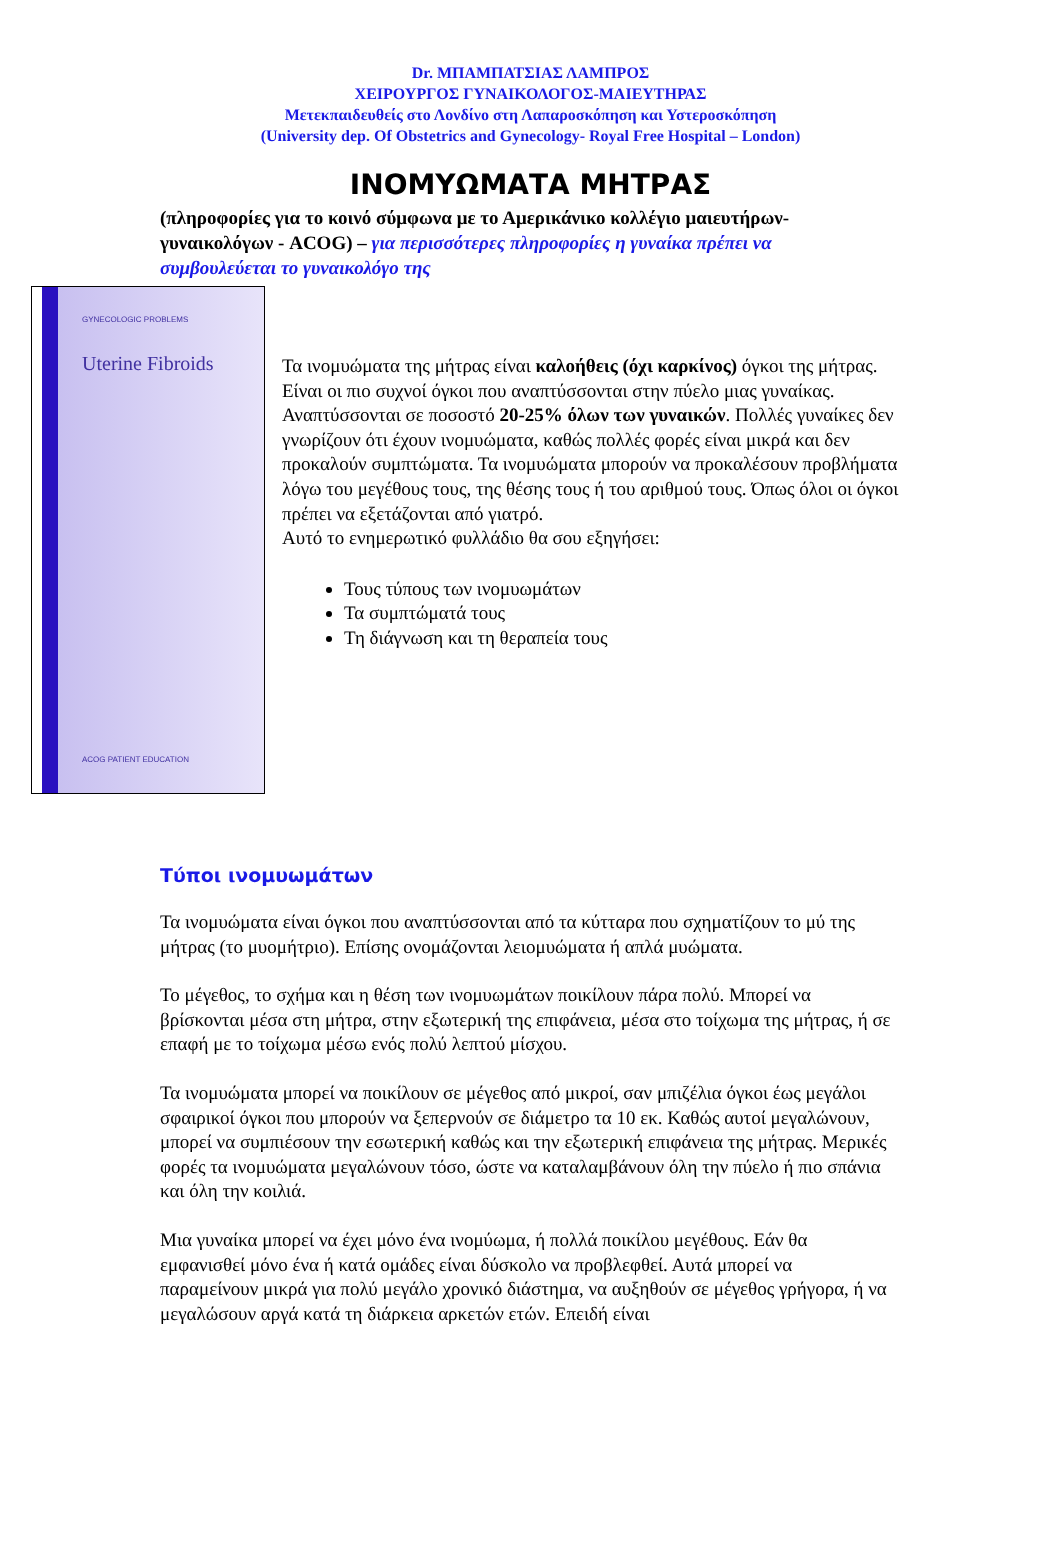Dr. ΜΠΑΜΠΑΤΣΙΑΣ ΛΑΜΠΡΟΣ
ΧΕΙΡΟΥΡΓΟΣ ΓΥΝΑΙΚΟΛΟΓΟΣ-ΜΑΙΕΥΤΗΡΑΣ
Μετεκπαιδευθείς στο Λονδίνο στη Λαπαροσκόπηση και Υστεροσκόπηση
(University dep. Of Obstetrics and Gynecology- Royal Free Hospital – London)
ΙΝΟΜΥΩΜΑΤΑ ΜΗΤΡΑΣ
(πληροφορίες για το κοινό σύμφωνα με το Αμερικάνικο κολλέγιο μαιευτήρων-γυναικολόγων - ACOG) – για περισσότερες πληροφορίες η γυναίκα πρέπει να συμβουλεύεται το γυναικολόγο της
GYNECOLOGIC PROBLEMS
Uterine Fibroids
ACOG PATIENT EDUCATION
Τα ινομυώματα της μήτρας είναι καλοήθεις (όχι καρκίνος) όγκοι της μήτρας. Είναι οι πιο συχνοί όγκοι που αναπτύσσονται στην πύελο μιας γυναίκας. Αναπτύσσονται σε ποσοστό 20-25% όλων των γυναικών. Πολλές γυναίκες δεν γνωρίζουν ότι έχουν ινομυώματα, καθώς πολλές φορές είναι μικρά και δεν προκαλούν συμπτώματα. Τα ινομυώματα μπορούν να προκαλέσουν προβλήματα λόγω του μεγέθους τους, της θέσης τους ή του αριθμού τους. Όπως όλοι οι όγκοι πρέπει να εξετάζονται από γιατρό.
Αυτό το ενημερωτικό φυλλάδιο θα σου εξηγήσει:
Τους τύπους των ινομυωμάτων
Τα συμπτώματά τους
Τη διάγνωση και τη θεραπεία τους
Τύποι ινομυωμάτων
Τα ινομυώματα είναι όγκοι που αναπτύσσονται από τα κύτταρα που σχηματίζουν το μύ της μήτρας (το μυομήτριο). Επίσης ονομάζονται λειομυώματα ή απλά μυώματα.
Το μέγεθος, το σχήμα και η θέση των ινομυωμάτων ποικίλουν πάρα πολύ. Μπορεί να βρίσκονται μέσα στη μήτρα, στην εξωτερική της επιφάνεια, μέσα στο τοίχωμα της μήτρας, ή σε επαφή με το τοίχωμα μέσω ενός πολύ λεπτού μίσχου.
Τα ινομυώματα μπορεί να ποικίλουν σε μέγεθος από μικροί, σαν μπιζέλια όγκοι έως μεγάλοι σφαιρικοί όγκοι που μπορούν να ξεπερνούν σε διάμετρο τα 10 εκ. Καθώς αυτοί μεγαλώνουν, μπορεί να συμπιέσουν την εσωτερική καθώς και την εξωτερική επιφάνεια της μήτρας. Μερικές φορές τα ινομυώματα μεγαλώνουν τόσο, ώστε να καταλαμβάνουν όλη την πύελο ή πιο σπάνια και όλη την κοιλιά.
Μια γυναίκα μπορεί να έχει μόνο ένα ινομύωμα, ή πολλά ποικίλου μεγέθους. Εάν θα εμφανισθεί μόνο ένα ή κατά ομάδες είναι δύσκολο να προβλεφθεί. Αυτά μπορεί να παραμείνουν μικρά για πολύ μεγάλο χρονικό διάστημα, να αυξηθούν σε μέγεθος γρήγορα, ή να μεγαλώσουν αργά κατά τη διάρκεια αρκετών ετών. Επειδή είναι